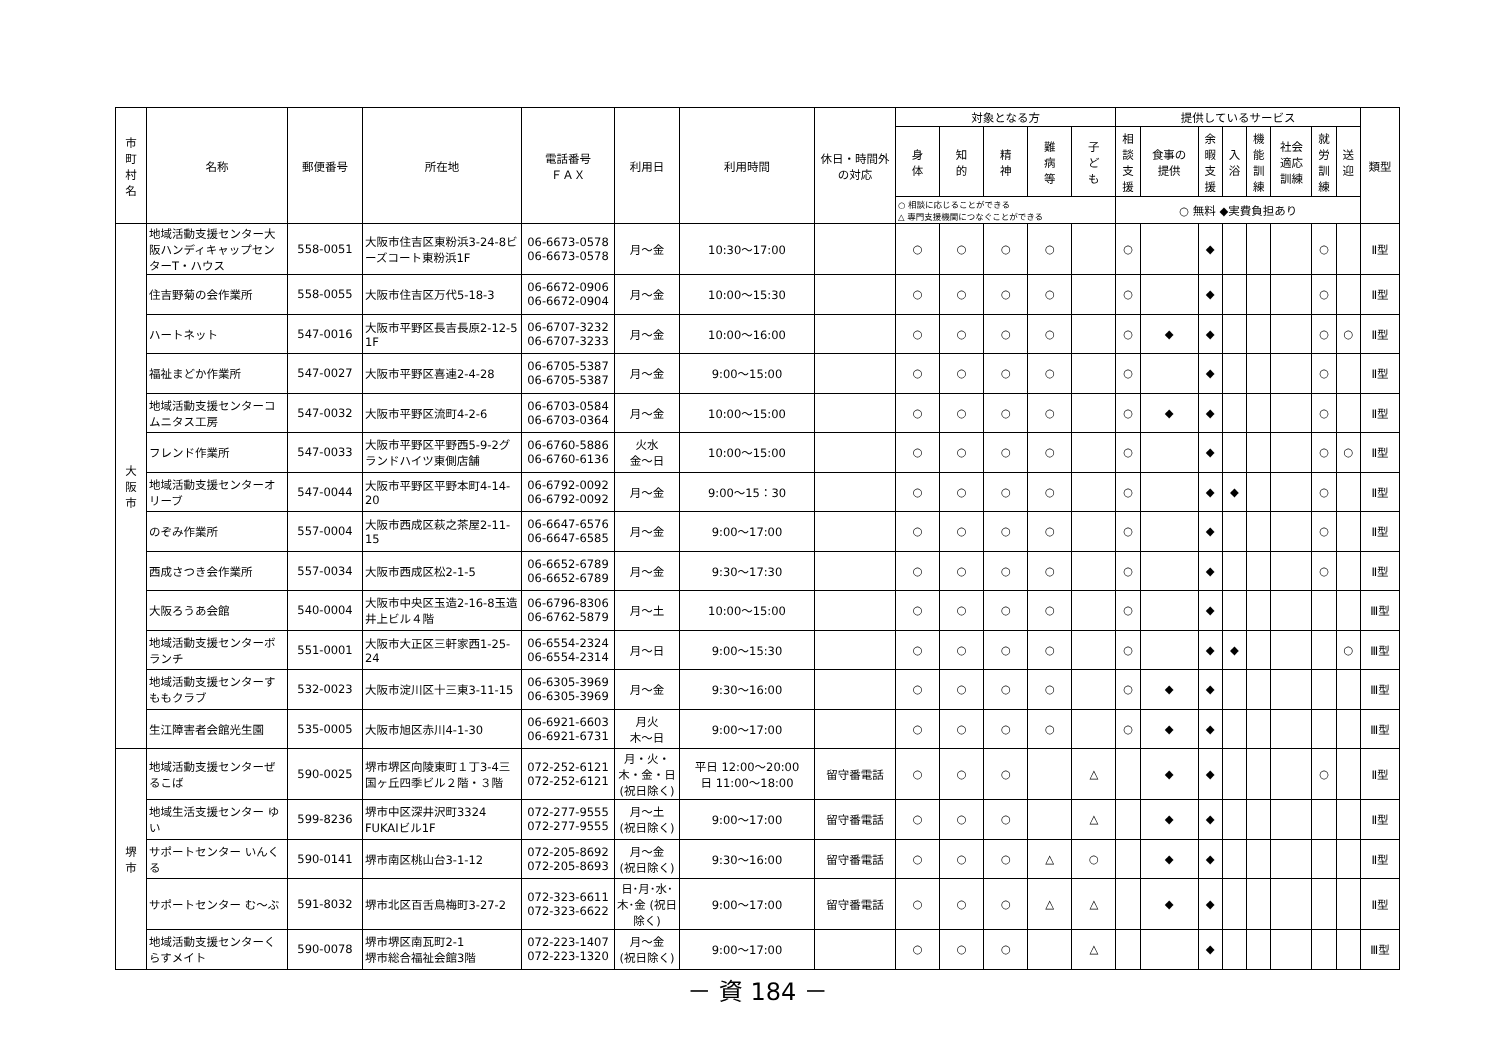| 市 町 村 名 | 名称 | 郵便番号 | 所在地 | 電話番号 ＦＡＸ | 利用日 | 利用時間 | 休日・時間外の対応 | 対象となる方 | | | | | 提供しているサービス | | | | | | | | 類型 |
| --- | --- | --- | --- | --- | --- | --- | --- | --- | --- | --- | --- | --- | --- | --- | --- | --- | --- | --- | --- | --- | --- |
| | | | | | | | | 身 体 | 知 的 | 精 神 | 難 病 等 | 子 ど も | 相 談 支 援 | 食事の 提供 | 余 暇 支 援 | 入 浴 | 機 能 訓 練 | 社会 適応 訓練 | 就 労 訓 練 | 送 迎 | |
| | | | | | | | | ○ 相談に応じることができる △ 専門支援機関につなぐことができる | | | | | ○ 無料 ◆実費負担あり | | | | | | | | |
| 大 阪 市 | 地域活動支援センター大阪ハンディキャップセンターT・ハウス | 558-0051 | 大阪市住吉区東粉浜3-24-8ビーズコート東粉浜1F | 06-6673-0578 06-6673-0578 | 月～金 | 10:30～17:00 | | ○ | ○ | ○ | ○ | | ○ | | ◆ | | | | ○ | | Ⅱ型 |
| | 住吉野菊の会作業所 | 558-0055 | 大阪市住吉区万代5-18-3 | 06-6672-0906 06-6672-0904 | 月～金 | 10:00～15:30 | | ○ | ○ | ○ | ○ | | ○ | | ◆ | | | | ○ | | Ⅱ型 |
| | ハートネット | 547-0016 | 大阪市平野区長吉長原2-12-5 1F | 06-6707-3232 06-6707-3233 | 月～金 | 10:00～16:00 | | ○ | ○ | ○ | ○ | | ○ | ◆ | ◆ | | | | ○ | ○ | Ⅱ型 |
| | 福祉まどか作業所 | 547-0027 | 大阪市平野区喜連2-4-28 | 06-6705-5387 06-6705-5387 | 月～金 | 9:00～15:00 | | ○ | ○ | ○ | ○ | | ○ | | ◆ | | | | ○ | | Ⅱ型 |
| | 地域活動支援センターコムニタス工房 | 547-0032 | 大阪市平野区流町4-2-6 | 06-6703-0584 06-6703-0364 | 月～金 | 10:00～15:00 | | ○ | ○ | ○ | ○ | | ○ | ◆ | ◆ | | | | ○ | | Ⅱ型 |
| | フレンド作業所 | 547-0033 | 大阪市平野区平野西5-9-2グランドハイツ東側店舗 | 06-6760-5886 06-6760-6136 | 火水 金～日 | 10:00～15:00 | | ○ | ○ | ○ | ○ | | ○ | | ◆ | | | | ○ | ○ | Ⅱ型 |
| | 地域活動支援センターオリーブ | 547-0044 | 大阪市平野区平野本町4-14-20 | 06-6792-0092 06-6792-0092 | 月～金 | 9:00～15：30 | | ○ | ○ | ○ | ○ | | ○ | | ◆ | ◆ | | | ○ | | Ⅱ型 |
| | のぞみ作業所 | 557-0004 | 大阪市西成区萩之茶屋2-11-15 | 06-6647-6576 06-6647-6585 | 月～金 | 9:00～17:00 | | ○ | ○ | ○ | ○ | | ○ | | ◆ | | | | ○ | | Ⅱ型 |
| | 西成さつき会作業所 | 557-0034 | 大阪市西成区松2-1-5 | 06-6652-6789 06-6652-6789 | 月～金 | 9:30～17:30 | | ○ | ○ | ○ | ○ | | ○ | | ◆ | | | | ○ | | Ⅱ型 |
| | 大阪ろうあ会館 | 540-0004 | 大阪市中央区玉造2-16-8玉造井上ビル４階 | 06-6796-8306 06-6762-5879 | 月～土 | 10:00～15:00 | | ○ | ○ | ○ | ○ | | ○ | | ◆ | | | | | | Ⅲ型 |
| | 地域活動支援センターボランチ | 551-0001 | 大阪市大正区三軒家西1-25-24 | 06-6554-2324 06-6554-2314 | 月～日 | 9:00～15:30 | | ○ | ○ | ○ | ○ | | ○ | | ◆ | ◆ | | | | ○ | Ⅲ型 |
| | 地域活動支援センターすももクラブ | 532-0023 | 大阪市淀川区十三東3-11-15 | 06-6305-3969 06-6305-3969 | 月～金 | 9:30～16:00 | | ○ | ○ | ○ | ○ | | ○ | ◆ | ◆ | | | | | | Ⅲ型 |
| | 生江障害者会館光生園 | 535-0005 | 大阪市旭区赤川4-1-30 | 06-6921-6603 06-6921-6731 | 月火 木～日 | 9:00～17:00 | | ○ | ○ | ○ | ○ | | ○ | ◆ | ◆ | | | | | | Ⅲ型 |
| 堺 市 | 地域活動支援センターぜるこば | 590-0025 | 堺市堺区向陵東町１丁3-4三国ヶ丘四季ビル２階・３階 | 072-252-6121 072-252-6121 | 月・火・木・金・日 (祝日除く) | 平日 12:00～20:00 日 11:00～18:00 | 留守番電話 | ○ | ○ | ○ | | △ | | ◆ | ◆ | | | | ○ | | Ⅱ型 |
| | 地域生活支援センター ゆい | 599-8236 | 堺市中区深井沢町3324 FUKAIビル1F | 072-277-9555 072-277-9555 | 月～土 (祝日除く) | 9:00～17:00 | 留守番電話 | ○ | ○ | ○ | | △ | | ◆ | ◆ | | | | | | Ⅱ型 |
| | サポートセンター いんくる | 590-0141 | 堺市南区桃山台3-1-12 | 072-205-8692 072-205-8693 | 月～金 (祝日除く) | 9:30～16:00 | 留守番電話 | ○ | ○ | ○ | △ | ○ | | ◆ | ◆ | | | | | | Ⅱ型 |
| | サポートセンター む～ぶ | 591-8032 | 堺市北区百舌鳥梅町3-27-2 | 072-323-6611 072-323-6622 | 日･月･水･木･金 (祝日除く) | 9:00～17:00 | 留守番電話 | ○ | ○ | ○ | △ | △ | | ◆ | ◆ | | | | | | Ⅱ型 |
| | 地域活動支援センターくらすメイト | 590-0078 | 堺市堺区南瓦町2-1 堺市総合福祉会館3階 | 072-223-1407 072-223-1320 | 月～金 (祝日除く) | 9:00～17:00 | | ○ | ○ | ○ | | △ | | | ◆ | | | | | | Ⅲ型 |
－ 資 184 －